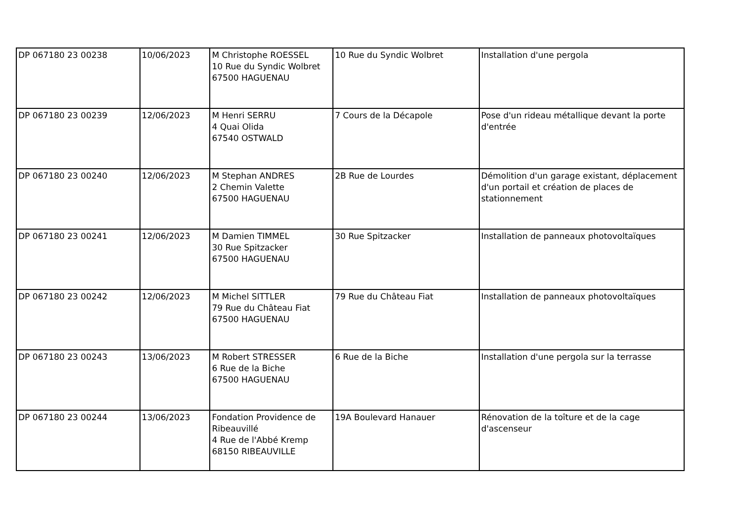| DP 067180 23 00238 | 10/06/2023 | M Christophe ROESSEL 10 Rue du Syndic Wolbret 67500 HAGUENAU | 10 Rue du Syndic Wolbret | Installation d'une pergola |
| DP 067180 23 00239 | 12/06/2023 | M Henri SERRU 4 Quai Olida 67540 OSTWALD | 7 Cours de la Décapole | Pose d'un rideau métallique devant la porte d'entrée |
| DP 067180 23 00240 | 12/06/2023 | M Stephan ANDRES 2 Chemin Valette 67500 HAGUENAU | 2B Rue de Lourdes | Démolition d'un garage existant, déplacement d'un portail et création de places de stationnement |
| DP 067180 23 00241 | 12/06/2023 | M Damien TIMMEL 30 Rue Spitzacker 67500 HAGUENAU | 30 Rue Spitzacker | Installation de panneaux photovoltaïques |
| DP 067180 23 00242 | 12/06/2023 | M Michel SITTLER 79 Rue du Château Fiat 67500 HAGUENAU | 79 Rue du Château Fiat | Installation de panneaux photovoltaïques |
| DP 067180 23 00243 | 13/06/2023 | M Robert STRESSER 6 Rue de la Biche 67500 HAGUENAU | 6 Rue de la Biche | Installation d'une pergola sur la terrasse |
| DP 067180 23 00244 | 13/06/2023 | Fondation Providence de Ribeauvillé 4 Rue de l'Abbé Kremp 68150 RIBEAUVILLE | 19A Boulevard Hanauer | Rénovation de la toîture et de la cage d'ascenseur |